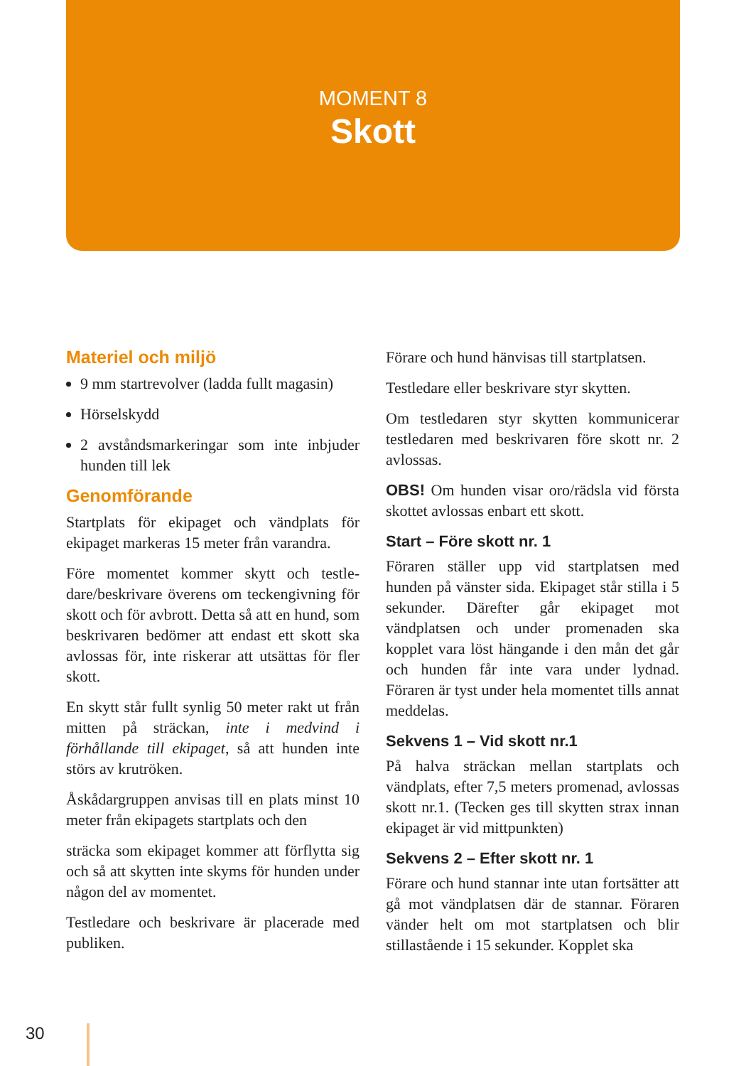MOMENT 8
Skott
Materiel och miljö
9 mm startrevolver (ladda fullt magasin)
Hörselskydd
2 avståndsmarkeringar som inte inbjuder hunden till lek
Genomförande
Startplats för ekipaget och vändplats för ekipaget markeras 15 meter från varandra.
Före momentet kommer skytt och testle­dare/beskrivare överens om teckengivning för skott och för avbrott. Detta så att en hund, som beskrivaren bedömer att endast ett skott ska avlossas för, inte riskerar att utsättas för fler skott.
En skytt står fullt synlig 50 meter rakt ut från mitten på sträckan, inte i medvind i förhållande till ekipaget, så att hunden inte störs av krutröken.
Åskådargruppen anvisas till en plats minst 10 meter från ekipagets startplats och den
sträcka som ekipaget kommer att förflytta sig och så att skytten inte skyms för hunden under någon del av momentet.
Testledare och beskrivare är placerade med publiken.
Förare och hund hänvisas till startplatsen.
Testledare eller beskrivare styr skytten.
Om testledaren styr skytten kommunicerar testledaren med beskrivaren före skott nr. 2 avlossas.
OBS! Om hunden visar oro/rädsla vid första skottet avlossas enbart ett skott.
Start – Före skott nr. 1
Föraren ställer upp vid startplatsen med hunden på vänster sida. Ekipaget står stilla i 5 sekunder. Därefter går ekipaget mot vändplatsen och under promenaden ska kopplet vara löst hängande i den mån det går och hunden får inte vara under lydnad. Föraren är tyst under hela momentet tills annat meddelas.
Sekvens 1 – Vid skott nr.1
På halva sträckan mellan startplats och vändplats, efter 7,5 meters promenad, avlos­sas skott nr.1. (Tecken ges till skytten strax innan ekipaget är vid mittpunkten)
Sekvens 2 – Efter skott nr. 1
Förare och hund stannar inte utan fortsät­ter att gå mot vändplatsen där de stannar. Föraren vänder helt om mot startplatsen och blir stillastående i 15 sekunder. Kopplet ska
30